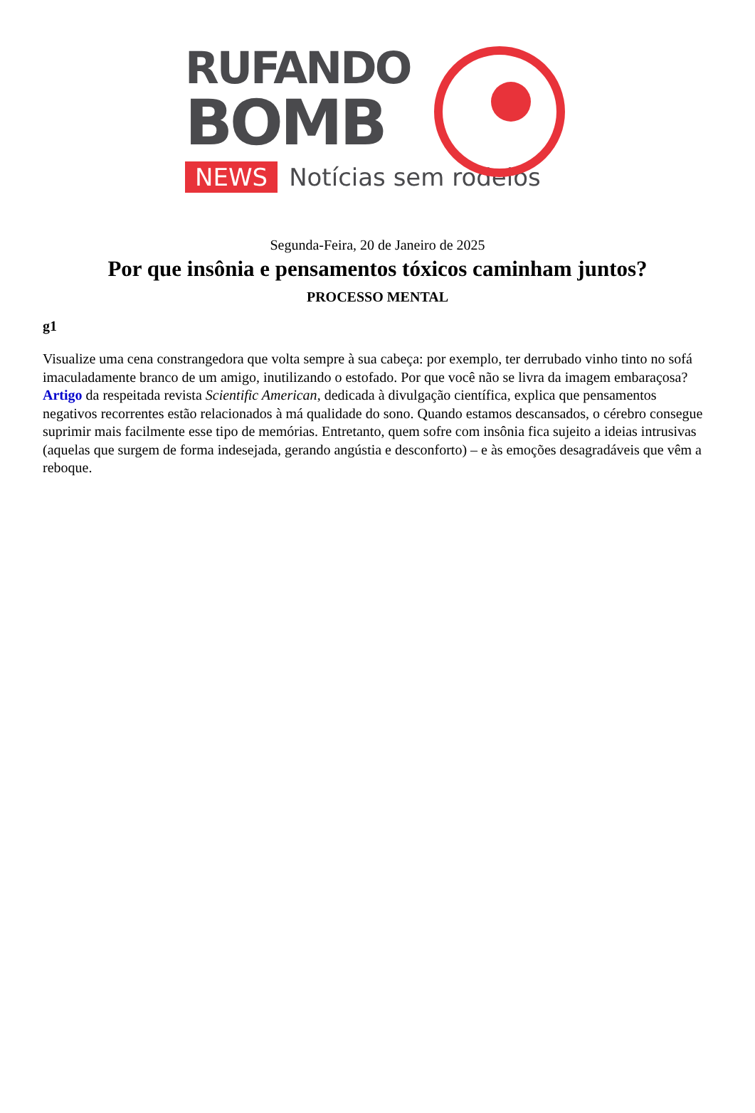RUFANDO
BOMB
NEWS Notícias sem rodeios
Segunda-Feira, 20 de Janeiro de 2025
Por que insônia e pensamentos tóxicos caminham juntos?
PROCESSO MENTAL
g1
Visualize uma cena constrangedora que volta sempre à sua cabeça: por exemplo, ter derrubado vinho tinto no sofá imaculadamente branco de um amigo, inutilizando o estofado. Por que você não se livra da imagem embaraçosa? Artigo da respeitada revista Scientific American, dedicada à divulgação científica, explica que pensamentos negativos recorrentes estão relacionados à má qualidade do sono. Quando estamos descansados, o cérebro consegue suprimir mais facilmente esse tipo de memórias. Entretanto, quem sofre com insônia fica sujeito a ideias intrusivas (aquelas que surgem de forma indesejada, gerando angústia e desconforto) – e às emoções desagradáveis que vêm a reboque.